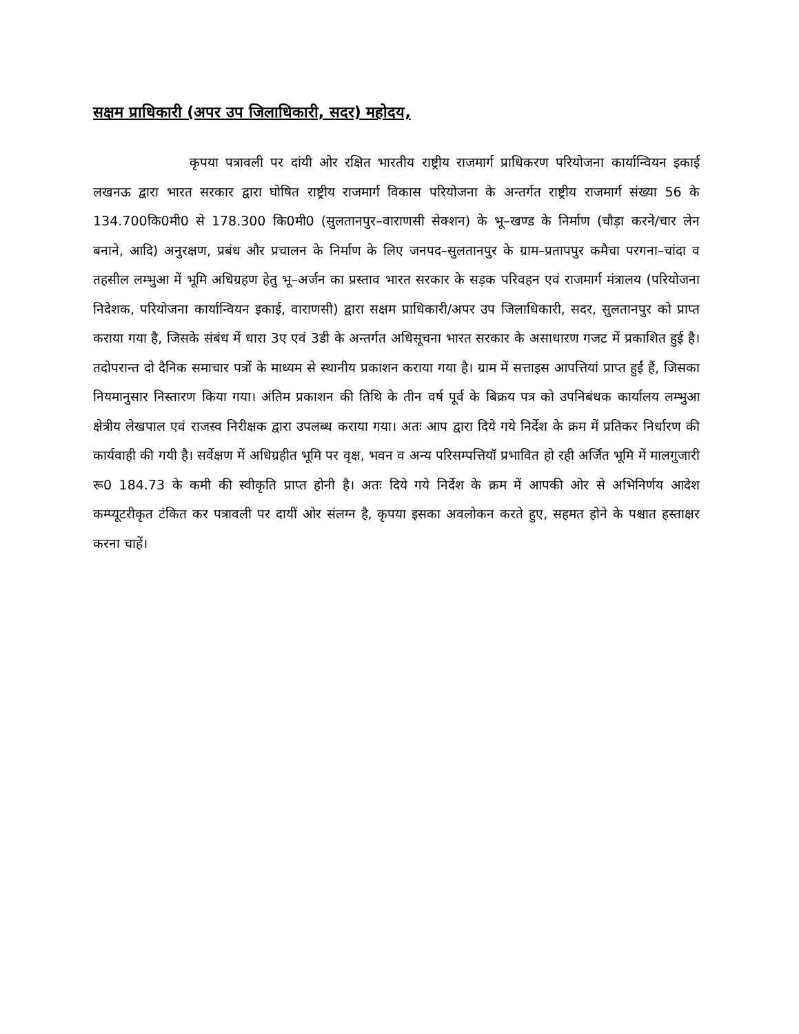सक्षम प्राधिकारी (अपर उप जिलाधिकारी, सदर) महोदय,
कृपया पत्रावली पर दांयी ओर रक्षित भारतीय राष्ट्रीय राजमार्ग प्राधिकरण परियोजना कार्यान्वियन इकाई लखनऊ द्वारा भारत सरकार द्वारा घोषित राष्ट्रीय राजमार्ग विकास परियोजना के अन्तर्गत राष्ट्रीय राजमार्ग संख्या 56 के 134.700कि0मी0 से 178.300 कि0मी0 (सुलतानपुर–वाराणसी सेक्शन) के भू–खण्ड के निर्माण (चौड़ा करने/चार लेन बनाने, आदि) अनुरक्षण, प्रबंध और प्रचालन के निर्माण के लिए जनपद–सुलतानपुर के ग्राम–प्रतापपुर कमैचा परगना–चांदा व तहसील लम्भुआ में भूमि अधिग्रहण हेतु भू–अर्जन का प्रस्ताव भारत सरकार के सड़क परिवहन एवं राजमार्ग मंत्रालय (परियोजना निदेशक, परियोजना कार्यान्वियन इकाई, वाराणसी) द्वारा सक्षम प्राधिकारी/अपर उप जिलाधिकारी, सदर, सुलतानपुर को प्राप्त कराया गया है, जिसके संबंध में धारा 3ए एवं 3डी के अन्तर्गत अधिसूचना भारत सरकार के असाधारण गजट में प्रकाशित हुई है। तदोपरान्त दो दैनिक समाचार पत्रों के माध्यम से स्थानीय प्रकाशन कराया गया है। ग्राम में सत्ताइस आपत्तियां प्राप्त हुईं हैं, जिसका नियमानुसार निस्तारण किया गया। अंतिम प्रकाशन की तिथि के तीन वर्ष पूर्व के बिक्रय पत्र को उपनिबंधक कार्यालय लम्भुआ क्षेत्रीय लेखपाल एवं राजस्व निरीक्षक द्वारा उपलब्ध कराया गया। अतः आप द्वारा दिये गये निर्देश के क्रम में प्रतिकर निर्धारण की कार्यवाही की गयी है। सर्वेक्षण में अधिग्रहीत भूमि पर वृक्ष, भवन व अन्य परिसम्पत्तियॉ प्रभावित हो रही अर्जित भूमि में मालगुजारी रू0 184.73 के कमी की स्वीकृति प्राप्त होनी है। अतः दिये गये निर्देश के क्रम में आपकी ओर से अभिनिर्णय आदेश कम्प्यूटरीकृत टंकित कर पत्रावली पर दायीं ओर संलग्न है, कृपया इसका अवलोकन करते हुए, सहमत होने के पश्चात हस्ताक्षर करना चाहें।